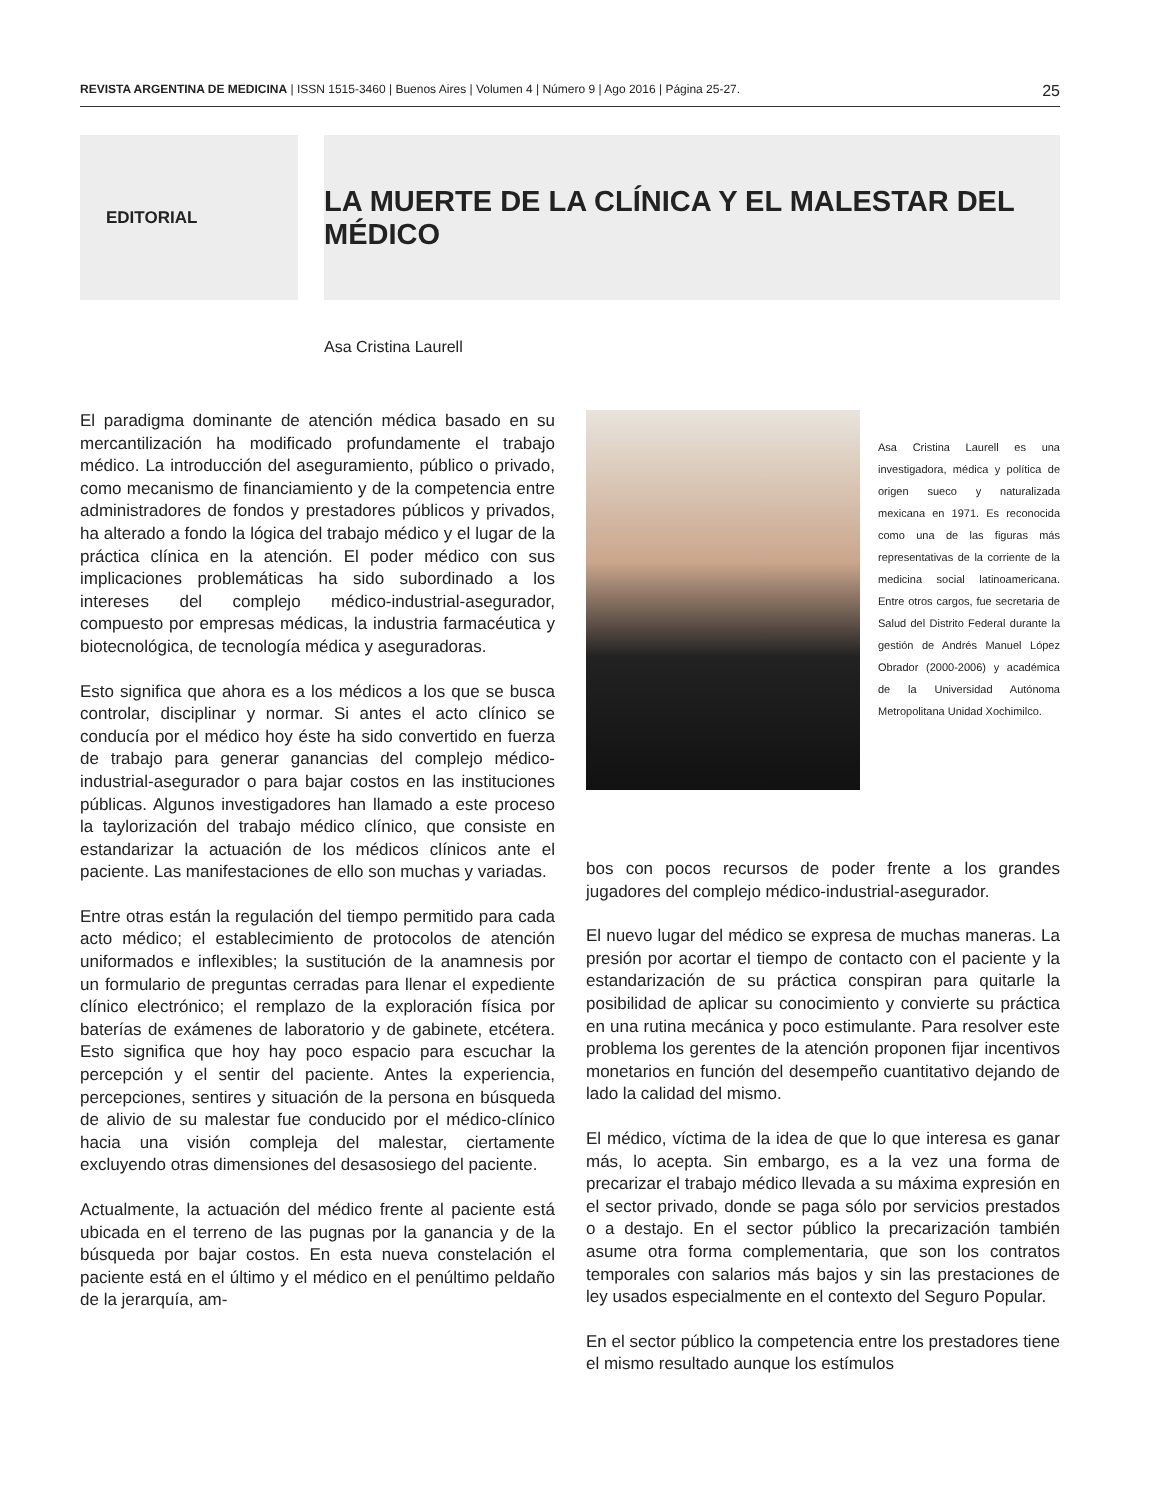REVISTA ARGENTINA DE MEDICINA | ISSN 1515-3460 | Buenos Aires | Volumen 4 | Número 9 | Ago 2016 | Página 25-27. 25
EDITORIAL
LA MUERTE DE LA CLÍNICA Y EL MALESTAR DEL MÉDICO
Asa Cristina Laurell
El paradigma dominante de atención médica basado en su mercantilización ha modificado profundamente el trabajo médico. La introducción del aseguramiento, público o privado, como mecanismo de financiamiento y de la competencia entre administradores de fondos y prestadores públicos y privados, ha alterado a fondo la lógica del trabajo médico y el lugar de la práctica clínica en la atención. El poder médico con sus implicaciones problemáticas ha sido subordinado a los intereses del complejo médico-industrial-asegurador, compuesto por empresas médicas, la industria farmacéutica y biotecnológica, de tecnología médica y aseguradoras.
Esto significa que ahora es a los médicos a los que se busca controlar, disciplinar y normar. Si antes el acto clínico se conducía por el médico hoy éste ha sido convertido en fuerza de trabajo para generar ganancias del complejo médico-industrial-asegurador o para bajar costos en las instituciones públicas. Algunos investigadores han llamado a este proceso la taylorización del trabajo médico clínico, que consiste en estandarizar la actuación de los médicos clínicos ante el paciente. Las manifestaciones de ello son muchas y variadas.
Entre otras están la regulación del tiempo permitido para cada acto médico; el establecimiento de protocolos de atención uniformados e inflexibles; la sustitución de la anamnesis por un formulario de preguntas cerradas para llenar el expediente clínico electrónico; el remplazo de la exploración física por baterías de exámenes de laboratorio y de gabinete, etcétera. Esto significa que hoy hay poco espacio para escuchar la percepción y el sentir del paciente. Antes la experiencia, percepciones, sentires y situación de la persona en búsqueda de alivio de su malestar fue conducido por el médico-clínico hacia una visión compleja del malestar, ciertamente excluyendo otras dimensiones del desasosiego del paciente.
Actualmente, la actuación del médico frente al paciente está ubicada en el terreno de las pugnas por la ganancia y de la búsqueda por bajar costos. En esta nueva constelación el paciente está en el último y el médico en el penúltimo peldaño de la jerarquía, am-
Asa Cristina Laurell es una investigadora, médica y política de origen sueco y naturalizada mexicana en 1971. Es reconocida como una de las figuras más representativas de la corriente de la medicina social latinoamericana. Entre otros cargos, fue secretaria de Salud del Distrito Federal durante la gestión de Andrés Manuel López Obrador (2000-2006) y académica de la Universidad Autónoma Metropolitana Unidad Xochimilco.
bos con pocos recursos de poder frente a los grandes jugadores del complejo médico-industrial-asegurador.
El nuevo lugar del médico se expresa de muchas maneras. La presión por acortar el tiempo de contacto con el paciente y la estandarización de su práctica conspiran para quitarle la posibilidad de aplicar su conocimiento y convierte su práctica en una rutina mecánica y poco estimulante. Para resolver este problema los gerentes de la atención proponen fijar incentivos monetarios en función del desempeño cuantitativo dejando de lado la calidad del mismo.
El médico, víctima de la idea de que lo que interesa es ganar más, lo acepta. Sin embargo, es a la vez una forma de precarizar el trabajo médico llevada a su máxima expresión en el sector privado, donde se paga sólo por servicios prestados o a destajo. En el sector público la precarización también asume otra forma complementaria, que son los contratos temporales con salarios más bajos y sin las prestaciones de ley usados especialmente en el contexto del Seguro Popular.
En el sector público la competencia entre los prestadores tiene el mismo resultado aunque los estímulos